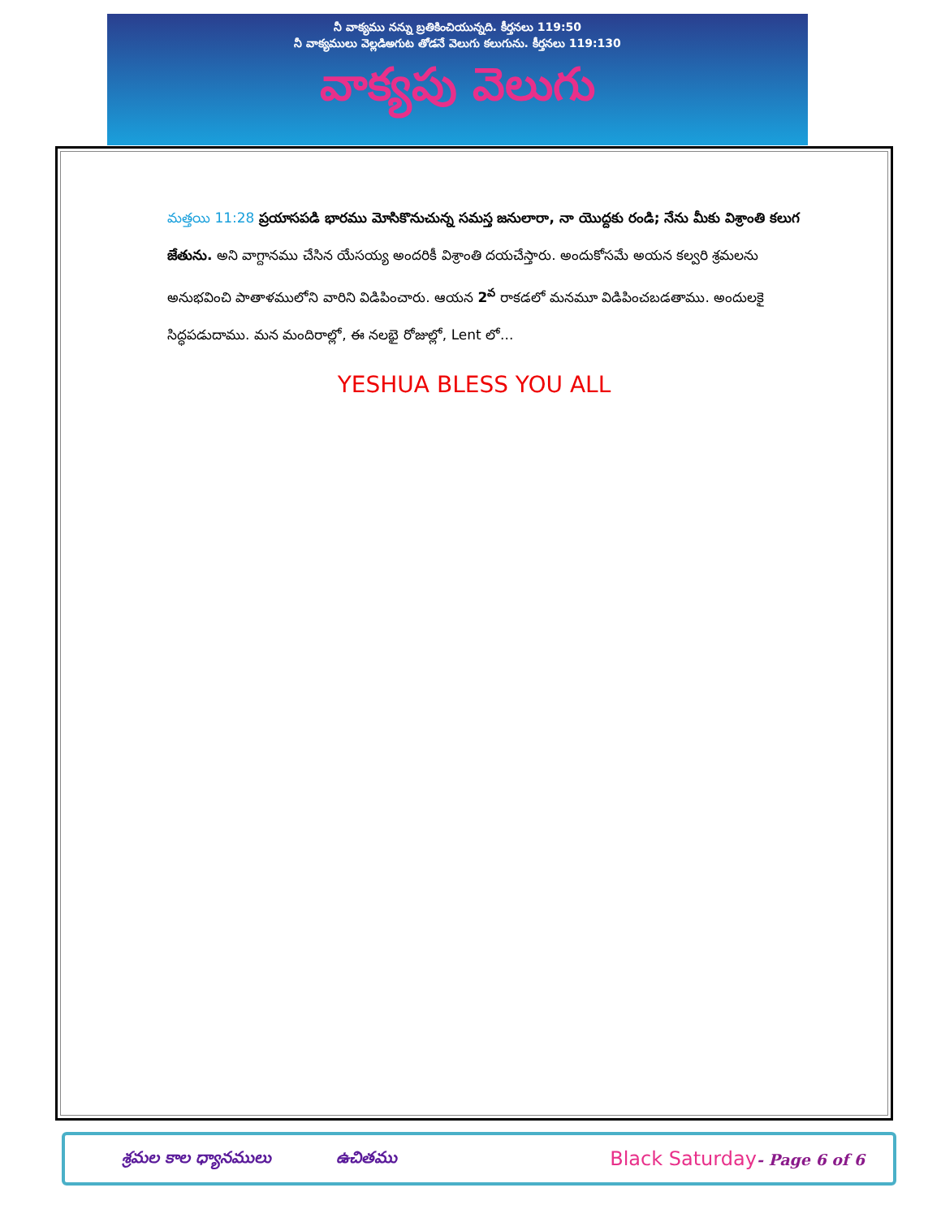నీ వాక్యము నన్ను బ్రతికించియున్నది. కీర్తనలు 119:50
నీ వాక్యములు వెల్లడిఅగుట తోడనే వెలుగు కలుగును. కీర్తనలు 119:130
వాక్యపు వెలుగు
మత్తయి 11:28 ప్రయాసపడి భారము మోసికొనుచున్న సమస్త జనులారా, నా యొద్దకు రండి; నేను మీకు విశ్రాంతి కలుగ జేతును. అని వాగ్దానము చేసిన యేసయ్య అందరికీ విశ్రాంతి దయచేస్తారు. అందుకోసమే అయన కల్వరి శ్రమలను అనుభవించి పాతాళములోని వారిని విడిపించారు. ఆయన 2<sup>వ</sup> రాకడలో మనమూ విడిపించబడతాము. అందులకై సిద్ధపడుదాము. మన మందిరాల్లో, ఈ నలభై రోజుల్లో, Lent లో...
YESHUA BLESS YOU ALL
శ్రమల కాల ధ్యానములు ఉచితము Black Saturday- Page 6 of 6